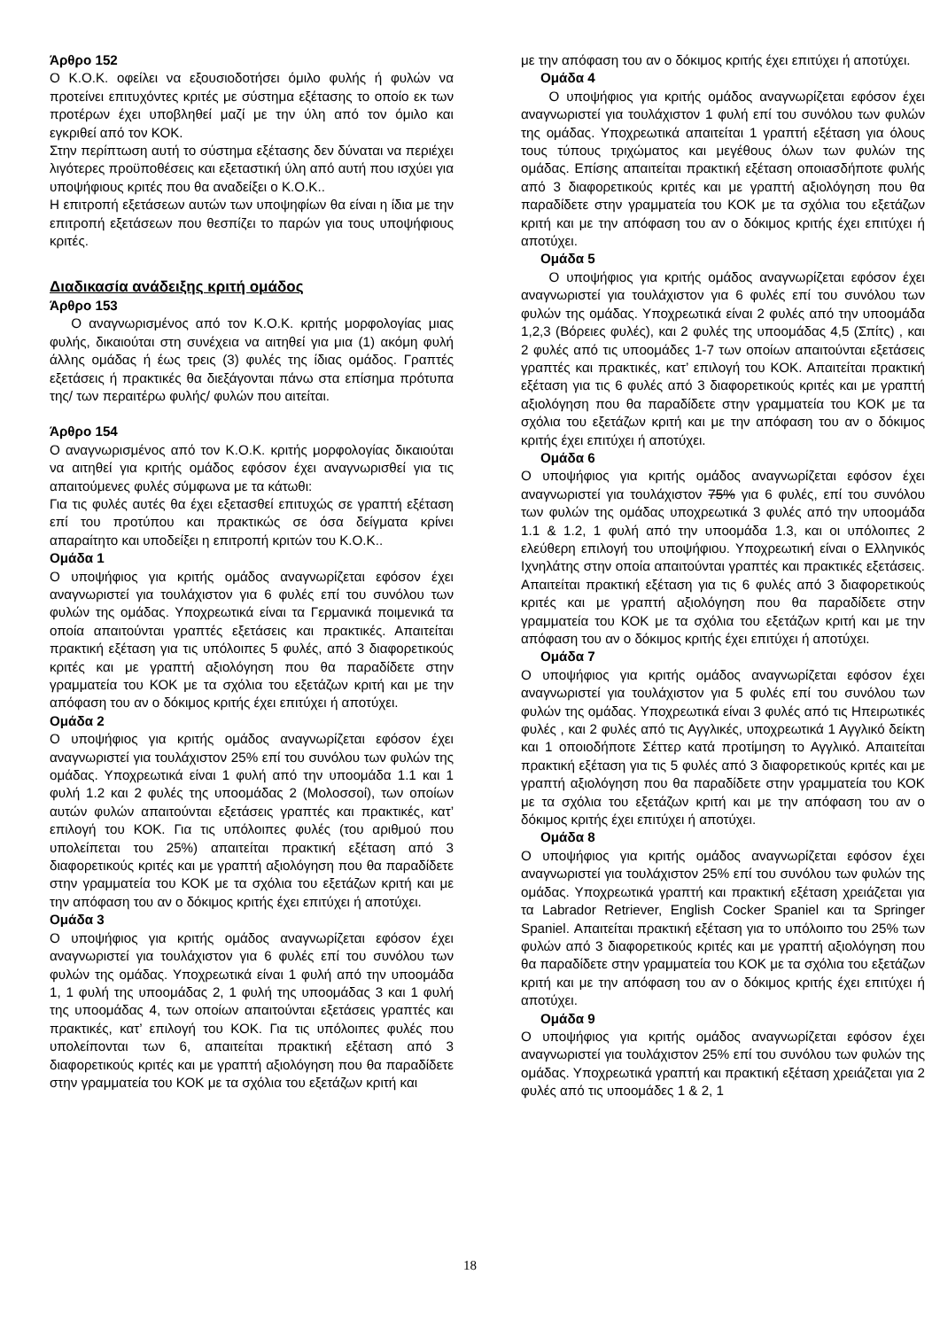Άρθρο 152
Ο Κ.Ο.Κ. οφείλει να εξουσιοδοτήσει όμιλο φυλής ή φυλών να προτείνει επιτυχόντες κριτές με σύστημα εξέτασης το οποίο εκ των προτέρων έχει υποβληθεί μαζί με την ύλη από τον όμιλο και εγκριθεί από τον ΚΟΚ.
Στην περίπτωση αυτή το σύστημα εξέτασης δεν δύναται να περιέχει λιγότερες προϋποθέσεις και εξεταστική ύλη από αυτή που ισχύει για υποψήφιους κριτές που θα αναδείξει ο Κ.Ο.Κ..
Η επιτροπή εξετάσεων αυτών των υποψηφίων θα είναι η ίδια με την επιτροπή εξετάσεων που θεσπίζει το παρών για τους υποψήφιους κριτές.
Διαδικασία ανάδειξης κριτή ομάδος
Άρθρο 153
Ο αναγνωρισμένος από τον Κ.Ο.Κ. κριτής μορφολογίας μιας φυλής, δικαιούται στη συνέχεια να αιτηθεί για μια (1) ακόμη φυλή άλλης ομάδας ή έως τρεις (3) φυλές της ίδιας ομάδος. Γραπτές εξετάσεις ή πρακτικές θα διεξάγονται πάνω στα επίσημα πρότυπα της/ των περαιτέρω φυλής/ φυλών που αιτείται.
Άρθρο 154
Ο αναγνωρισμένος από τον Κ.Ο.Κ. κριτής μορφολογίας δικαιούται να αιτηθεί για κριτής ομάδος εφόσον έχει αναγνωρισθεί για τις απαιτούμενες φυλές σύμφωνα με τα κάτωθι:
Για τις φυλές αυτές θα έχει εξετασθεί επιτυχώς σε γραπτή εξέταση επί του προτύπου και πρακτικώς σε όσα δείγματα κρίνει απαραίτητο και υποδείξει η επιτροπή κριτών του Κ.Ο.Κ..
Ομάδα 1
Ο υποψήφιος για κριτής ομάδος αναγνωρίζεται εφόσον έχει αναγνωριστεί για τουλάχιστον για 6 φυλές επί του συνόλου των φυλών της ομάδας. Υποχρεωτικά είναι τα Γερμανικά ποιμενικά τα οποία απαιτούνται γραπτές εξετάσεις και πρακτικές. Απαιτείται πρακτική εξέταση για τις υπόλοιπες 5 φυλές, από 3 διαφορετικούς κριτές και με γραπτή αξιολόγηση που θα παραδίδετε στην γραμματεία του ΚΟΚ με τα σχόλια του εξετάζων κριτή και με την απόφαση του αν ο δόκιμος κριτής έχει επιτύχει ή αποτύχει.
Ομάδα 2
Ο υποψήφιος για κριτής ομάδος αναγνωρίζεται εφόσον έχει αναγνωριστεί για τουλάχιστον 25% επί του συνόλου των φυλών της ομάδας. Υποχρεωτικά είναι 1 φυλή από την υποομάδα 1.1 και 1 φυλή 1.2 και 2 φυλές της υποομάδας 2 (Μολοσσοί), των οποίων αυτών φυλών απαιτούνται εξετάσεις γραπτές και πρακτικές, κατ’ επιλογή του ΚΟΚ. Για τις υπόλοιπες φυλές (του αριθμού που υπολείπεται του 25%) απαιτείται πρακτική εξέταση από 3 διαφορετικούς κριτές και με γραπτή αξιολόγηση που θα παραδίδετε στην γραμματεία του ΚΟΚ με τα σχόλια του εξετάζων κριτή και με την απόφαση του αν ο δόκιμος κριτής έχει επιτύχει ή αποτύχει.
Ομάδα 3
Ο υποψήφιος για κριτής ομάδος αναγνωρίζεται εφόσον έχει αναγνωριστεί για τουλάχιστον για 6 φυλές επί του συνόλου των φυλών της ομάδας. Υποχρεωτικά είναι 1 φυλή από την υποομάδα 1, 1 φυλή της υποομάδας 2, 1 φυλή της υποομάδας 3 και 1 φυλή της υποομάδας 4, των οποίων απαιτούνται εξετάσεις γραπτές και πρακτικές, κατ’ επιλογή του ΚΟΚ. Για τις υπόλοιπες φυλές που υπολείπονται των 6, απαιτείται πρακτική εξέταση από 3 διαφορετικούς κριτές και με γραπτή αξιολόγηση που θα παραδίδετε στην γραμματεία του ΚΟΚ με τα σχόλια του εξετάζων κριτή και
με την απόφαση του αν ο δόκιμος κριτής έχει επιτύχει ή αποτύχει.
Ομάδα 4
Ο υποψήφιος για κριτής ομάδος αναγνωρίζεται εφόσον έχει αναγνωριστεί για τουλάχιστον 1 φυλή επί του συνόλου των φυλών της ομάδας. Υποχρεωτικά απαιτείται 1 γραπτή εξέταση για όλους τους τύπους τριχώματος και μεγέθους όλων των φυλών της ομάδας. Επίσης απαιτείται πρακτική εξέταση οποιασδήποτε φυλής από 3 διαφορετικούς κριτές και με γραπτή αξιολόγηση που θα παραδίδετε στην γραμματεία του ΚΟΚ με τα σχόλια του εξετάζων κριτή και με την απόφαση του αν ο δόκιμος κριτής έχει επιτύχει ή αποτύχει.
Ομάδα 5
Ο υποψήφιος για κριτής ομάδος αναγνωρίζεται εφόσον έχει αναγνωριστεί για τουλάχιστον για 6 φυλές επί του συνόλου των φυλών της ομάδας. Υποχρεωτικά είναι 2 φυλές από την υποομάδα 1,2,3 (Βόρειες φυλές), και 2 φυλές της υποομάδας 4,5 (Σπίτς) , και 2 φυλές από τις υποομάδες 1-7 των οποίων απαιτούνται εξετάσεις γραπτές και πρακτικές, κατ’ επιλογή του ΚΟΚ. Απαιτείται πρακτική εξέταση για τις 6 φυλές από 3 διαφορετικούς κριτές και με γραπτή αξιολόγηση που θα παραδίδετε στην γραμματεία του ΚΟΚ με τα σχόλια του εξετάζων κριτή και με την απόφαση του αν ο δόκιμος κριτής έχει επιτύχει ή αποτύχει.
Ομάδα 6
Ο υποψήφιος για κριτής ομάδος αναγνωρίζεται εφόσον έχει αναγνωριστεί για τουλάχιστον 75% για 6 φυλές, επί του συνόλου των φυλών της ομάδας υποχρεωτικά 3 φυλές από την υποομάδα 1.1 & 1.2, 1 φυλή από την υποομάδα 1.3, και οι υπόλοιπες 2 ελεύθερη επιλογή του υποψήφιου. Υποχρεωτική είναι ο Ελληνικός Ιχνηλάτης στην οποία απαιτούνται γραπτές και πρακτικές εξετάσεις. Απαιτείται πρακτική εξέταση για τις 6 φυλές από 3 διαφορετικούς κριτές και με γραπτή αξιολόγηση που θα παραδίδετε στην γραμματεία του ΚΟΚ με τα σχόλια του εξετάζων κριτή και με την απόφαση του αν ο δόκιμος κριτής έχει επιτύχει ή αποτύχει.
Ομάδα 7
Ο υποψήφιος για κριτής ομάδος αναγνωρίζεται εφόσον έχει αναγνωριστεί για τουλάχιστον για 5 φυλές επί του συνόλου των φυλών της ομάδας. Υποχρεωτικά είναι 3 φυλές από τις Ηπειρωτικές φυλές , και 2 φυλές από τις Αγγλικές, υποχρεωτικά 1 Αγγλικό δείκτη και 1 οποιοδήποτε Σέττερ κατά προτίμηση το Αγγλικό. Απαιτείται πρακτική εξέταση για τις 5 φυλές από 3 διαφορετικούς κριτές και με γραπτή αξιολόγηση που θα παραδίδετε στην γραμματεία του ΚΟΚ με τα σχόλια του εξετάζων κριτή και με την απόφαση του αν ο δόκιμος κριτής έχει επιτύχει ή αποτύχει.
Ομάδα 8
Ο υποψήφιος για κριτής ομάδος αναγνωρίζεται εφόσον έχει αναγνωριστεί για τουλάχιστον 25% επί του συνόλου των φυλών της ομάδας. Υποχρεωτικά γραπτή και πρακτική εξέταση χρειάζεται για τα Labrador Retriever, English Cocker Spaniel και τα Springer Spaniel. Απαιτείται πρακτική εξέταση για το υπόλοιπο του 25% των φυλών από 3 διαφορετικούς κριτές και με γραπτή αξιολόγηση που θα παραδίδετε στην γραμματεία του ΚΟΚ με τα σχόλια του εξετάζων κριτή και με την απόφαση του αν ο δόκιμος κριτής έχει επιτύχει ή αποτύχει.
Ομάδα 9
Ο υποψήφιος για κριτής ομάδος αναγνωρίζεται εφόσον έχει αναγνωριστεί για τουλάχιστον 25% επί του συνόλου των φυλών της ομάδας. Υποχρεωτικά γραπτή και πρακτική εξέταση χρειάζεται για 2 φυλές από τις υποομάδες 1 & 2, 1
18